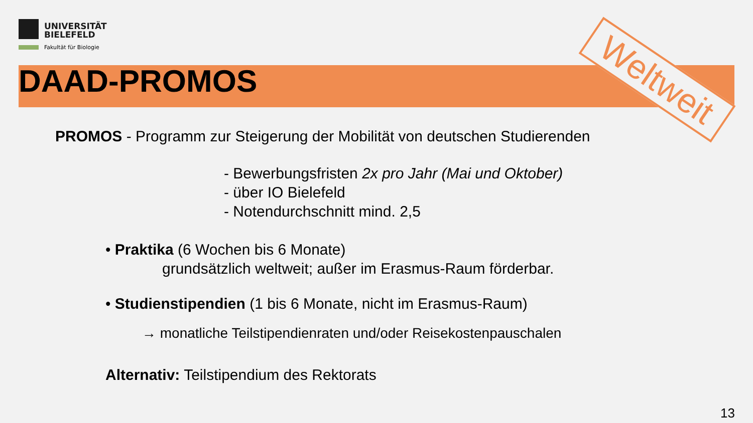UNIVERSITÄT
BIELEFELD
Fakultät für Biologie
DAAD-PROMOS
Weltweit
PROMOS - Programm zur Steigerung der Mobilität von deutschen Studierenden
- Bewerbungsfristen 2x pro Jahr (Mai und Oktober)
- über IO Bielefeld
- Notendurchschnitt mind. 2,5
• Praktika (6 Wochen bis 6 Monate)
grundsätzlich weltweit; außer im Erasmus-Raum förderbar.
• Studienstipendien (1 bis 6 Monate, nicht im Erasmus-Raum)
→ monatliche Teilstipendienraten und/oder Reisekostenpauschalen
Alternativ: Teilstipendium des Rektorats
13